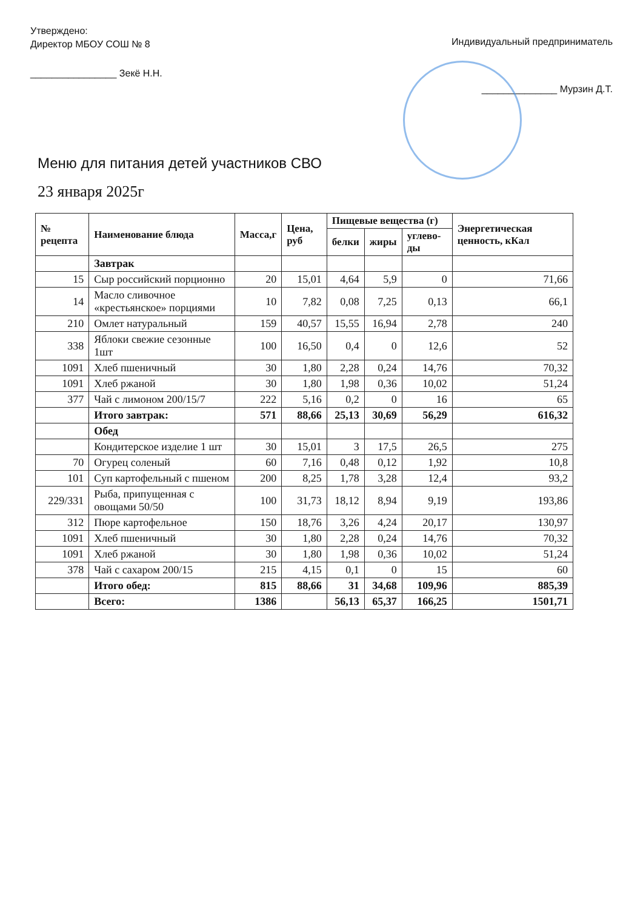Утверждено:
Директор МБОУ СОШ № 8
________________ Зекё Н.Н.
Индивидуальный предприниматель
______________ Мурзин Д.Т.
Меню для питания детей участников СВО
23 января 2025г
| № рецепта | Наименование блюда | Масса,г | Цена, руб | Пищевые вещества (г) | | | Энергетическая ценность, кКал |
| --- | --- | --- | --- | --- | --- | --- | --- |
| | | | | белки | жиры | углево-ды | |
| | Завтрак | | | | | | |
| 15 | Сыр российский порционно | 20 | 15,01 | 4,64 | 5,9 | 0 | 71,66 |
| 14 | Масло сливочное «крестьянское» порциями | 10 | 7,82 | 0,08 | 7,25 | 0,13 | 66,1 |
| 210 | Омлет натуральный | 159 | 40,57 | 15,55 | 16,94 | 2,78 | 240 |
| 338 | Яблоки свежие сезонные 1шт | 100 | 16,50 | 0,4 | 0 | 12,6 | 52 |
| 1091 | Хлеб пшеничный | 30 | 1,80 | 2,28 | 0,24 | 14,76 | 70,32 |
| 1091 | Хлеб ржаной | 30 | 1,80 | 1,98 | 0,36 | 10,02 | 51,24 |
| 377 | Чай с лимоном 200/15/7 | 222 | 5,16 | 0,2 | 0 | 16 | 65 |
| | Итого завтрак: | 571 | 88,66 | 25,13 | 30,69 | 56,29 | 616,32 |
| | Обед | | | | | | |
| | Кондитерское изделие 1 шт | 30 | 15,01 | 3 | 17,5 | 26,5 | 275 |
| 70 | Огурец соленый | 60 | 7,16 | 0,48 | 0,12 | 1,92 | 10,8 |
| 101 | Суп картофельный с пшеном | 200 | 8,25 | 1,78 | 3,28 | 12,4 | 93,2 |
| 229/331 | Рыба, припущенная с овощами 50/50 | 100 | 31,73 | 18,12 | 8,94 | 9,19 | 193,86 |
| 312 | Пюре картофельное | 150 | 18,76 | 3,26 | 4,24 | 20,17 | 130,97 |
| 1091 | Хлеб пшеничный | 30 | 1,80 | 2,28 | 0,24 | 14,76 | 70,32 |
| 1091 | Хлеб ржаной | 30 | 1,80 | 1,98 | 0,36 | 10,02 | 51,24 |
| 378 | Чай с сахаром 200/15 | 215 | 4,15 | 0,1 | 0 | 15 | 60 |
| | Итого обед: | 815 | 88,66 | 31 | 34,68 | 109,96 | 885,39 |
| | Всего: | 1386 | | 56,13 | 65,37 | 166,25 | 1501,71 |